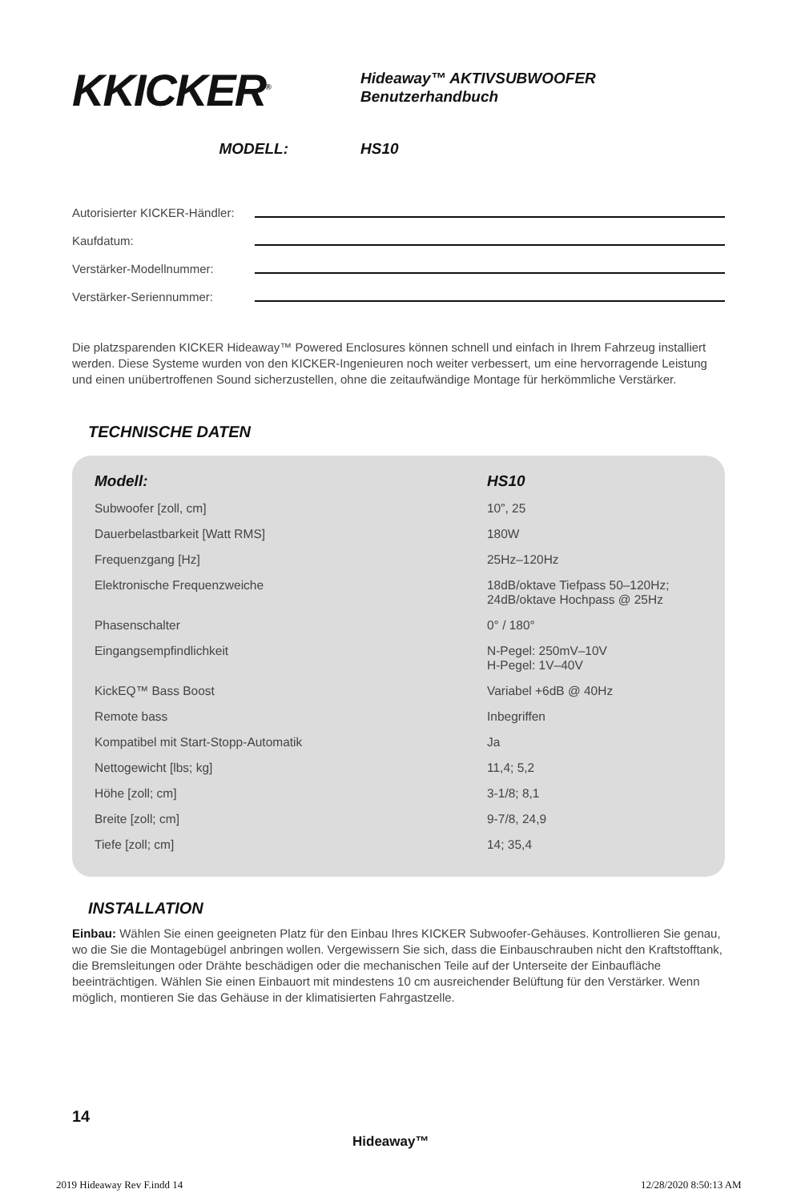KKICKER<sup>®</sup>
Hideaway™ AKTIVSUBWOOFER
Benutzerhandbuch
MODELL: HS10
Autorisierter KICKER-Händler:
Kaufdatum:
Verstärker-Modellnummer:
Verstärker-Seriennummer:
Die platzsparenden KICKER Hideaway™ Powered Enclosures können schnell und einfach in Ihrem Fahrzeug installiert werden. Diese Systeme wurden von den KICKER-Ingenieuren noch weiter verbessert, um eine hervorragende Leistung und einen unübertroffenen Sound sicherzustellen, ohne die zeitaufwändige Montage für herkömmliche Verstärker.
TECHNISCHE DATEN
| Modell: | HS10 |
| --- | --- |
| Subwoofer [zoll, cm] | 10”, 25 |
| Dauerbelastbarkeit [Watt RMS] | 180W |
| Frequenzgang [Hz] | 25Hz–120Hz |
| Elektronische Frequenzweiche | 18dB/oktave Tiefpass 50–120Hz; 24dB/oktave Hochpass @ 25Hz |
| Phasenschalter | 0° / 180° |
| Eingangsempfindlichkeit | N-Pegel: 250mV–10V H-Pegel: 1V–40V |
| KickEQ™ Bass Boost | Variabel +6dB @ 40Hz |
| Remote bass | Inbegriffen |
| Kompatibel mit Start-Stopp-Automatik | Ja |
| Nettogewicht [lbs; kg] | 11,4; 5,2 |
| Höhe [zoll; cm] | 3-1/8; 8,1 |
| Breite [zoll; cm] | 9-7/8, 24,9 |
| Tiefe [zoll; cm] | 14; 35,4 |
INSTALLATION
Einbau: Wählen Sie einen geeigneten Platz für den Einbau Ihres KICKER Subwoofer-Gehäuses. Kontrollieren Sie genau, wo die Sie die Montagebügel anbringen wollen. Vergewissern Sie sich, dass die Einbauschrauben nicht den Kraftstofftank, die Bremsleitungen oder Drähte beschädigen oder die mechanischen Teile auf der Unterseite der Einbaufläche beeinträchtigen. Wählen Sie einen Einbauort mit mindestens 10 cm ausreichender Belüftung für den Verstärker. Wenn möglich, montieren Sie das Gehäuse in der klimatisierten Fahrgastzelle.
14
Hideaway™
2019 Hideaway Rev F.indd 14 12/28/2020 8:50:13 AM